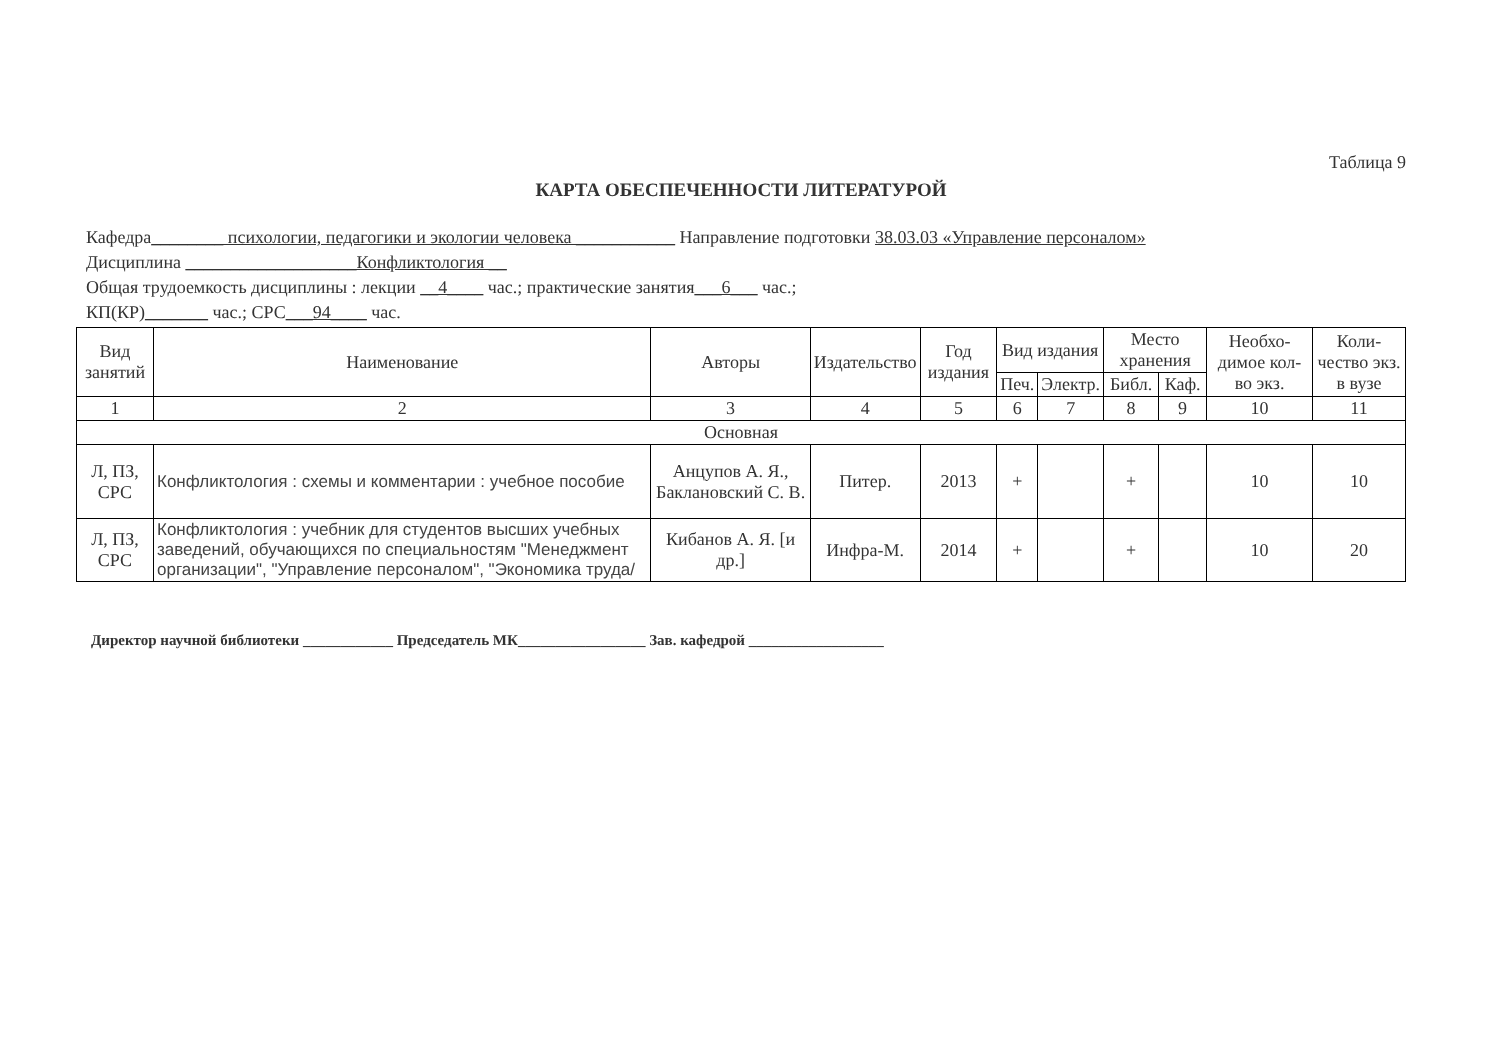Таблица 9
КАРТА ОБЕСПЕЧЕННОСТИ ЛИТЕРАТУРОЙ
Кафедра________ психологии, педагогики и экологии человека ___________ Направление подготовки 38.03.03 «Управление персоналом»
Дисциплина ___________________Конфликтология __
Общая трудоемкость дисциплины : лекции __4____ час.; практические занятия___6___ час.;
КП(КР)_______ час.; СРС___94____ час.
| Вид занятий | Наименование | Авторы | Издательство | Год издания | Вид издания | | Место хранения | | Необхо-димое кол-во экз. | Коли-чество экз. в вузе |
| --- | --- | --- | --- | --- | --- | --- | --- | --- | --- | --- |
| | | | | | Печ. | Электр. | Библ. | Каф. | | |
| 1 | 2 | 3 | 4 | 5 | 6 | 7 | 8 | 9 | 10 | 11 |
| Основная | | | | | | | | | | |
| Л, ПЗ, СРС | Конфликтология : схемы и комментарии : учебное пособие | Анцупов А. Я., Баклановский С. В. | Питер. | 2013 | + | | + | | 10 | 10 |
| Л, ПЗ, СРС | Конфликтология : учебник для студентов высших учебных заведений, обучающихся по специальностям "Менеджмент организации", "Управление персоналом", "Экономика труда/ | Кибанов А. Я. [и др.] | Инфра-М. | 2014 | + | | + | | 10 | 20 |
Директор научной библиотеки ____________ Председатель МК_________________ Зав. кафедрой __________________